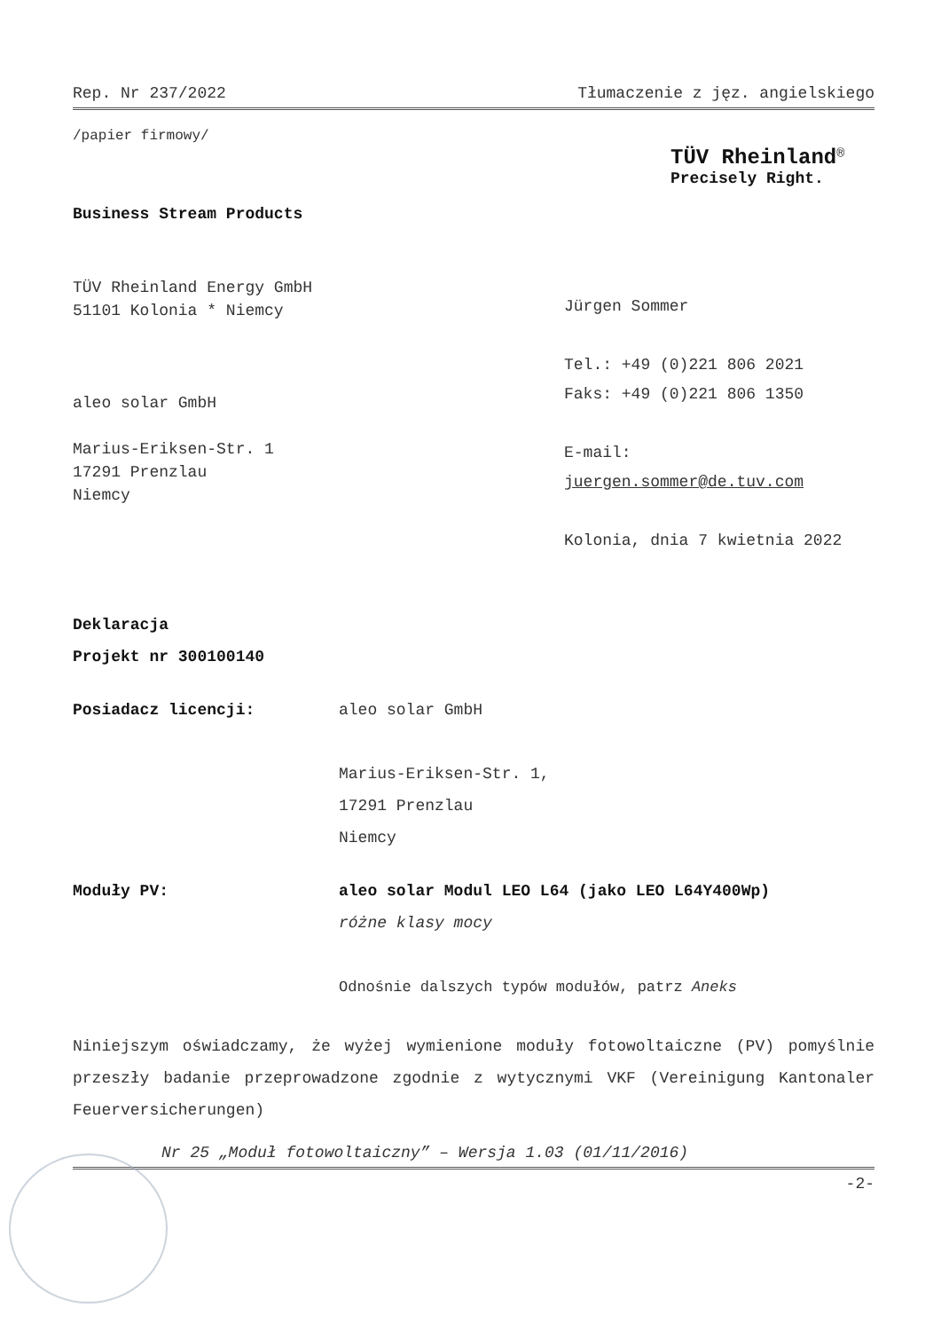Rep. Nr 237/2022 Tłumaczenie z jęz. angielskiego
/papier firmowy/
TÜV Rheinland<sup>®</sup>
Precisely Right.
Business Stream Products
TÜV Rheinland Energy GmbH
51101 Kolonia * Niemcy
aleo solar GmbH
Marius-Eriksen-Str. 1
17291 Prenzlau
Niemcy
Jürgen Sommer
Tel.: +49 (0)221 806 2021
Faks: +49 (0)221 806 1350
E-mail:
juergen.sommer@de.tuv.com
Kolonia, dnia 7 kwietnia 2022
Deklaracja
Projekt nr 300100140
Posiadacz licencji: aleo solar GmbH
Marius-Eriksen-Str. 1,
17291 Prenzlau
Niemcy
Moduły PV: aleo solar Modul LEO L64 (jako LEO L64Y400Wp)
różne klasy mocy
Odnośnie dalszych typów modułów, patrz Aneks
Niniejszym oświadczamy, że wyżej wymienione moduły fotowoltaiczne (PV) pomyślnie przeszły badanie przeprowadzone zgodnie z wytycznymi VKF (Vereinigung Kantonaler Feuerversicherungen)
Nr 25 „Moduł fotowoltaiczny” – Wersja 1.03 (01/11/2016)
-2-